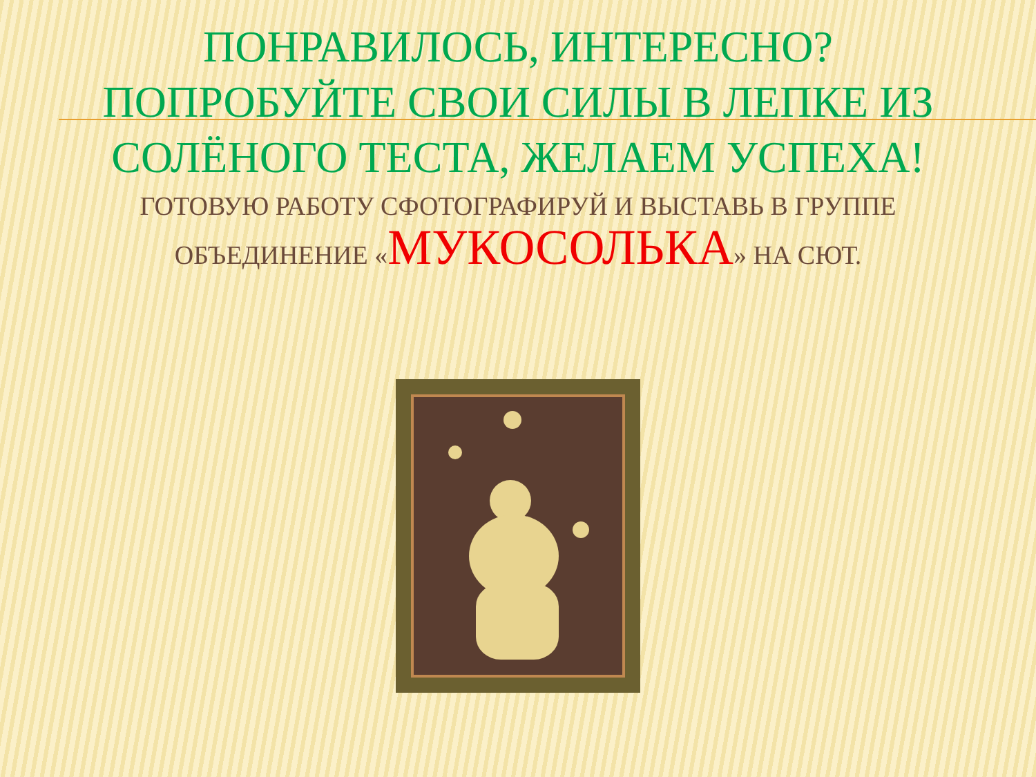ПОНРАВИЛОСЬ, ИНТЕРЕСНО?
ПОПРОБУЙТЕ СВОИ СИЛЫ В ЛЕПКЕ ИЗ СОЛЁНОГО ТЕСТА, ЖЕЛАЕМ УСПЕХА!
ГОТОВУЮ РАБОТУ СФОТОГРАФИРУЙ И ВЫСТАВЬ В ГРУППЕ
ОБЪЕДИНЕНИЕ «МУКОСОЛЬКА» НА СЮТ.